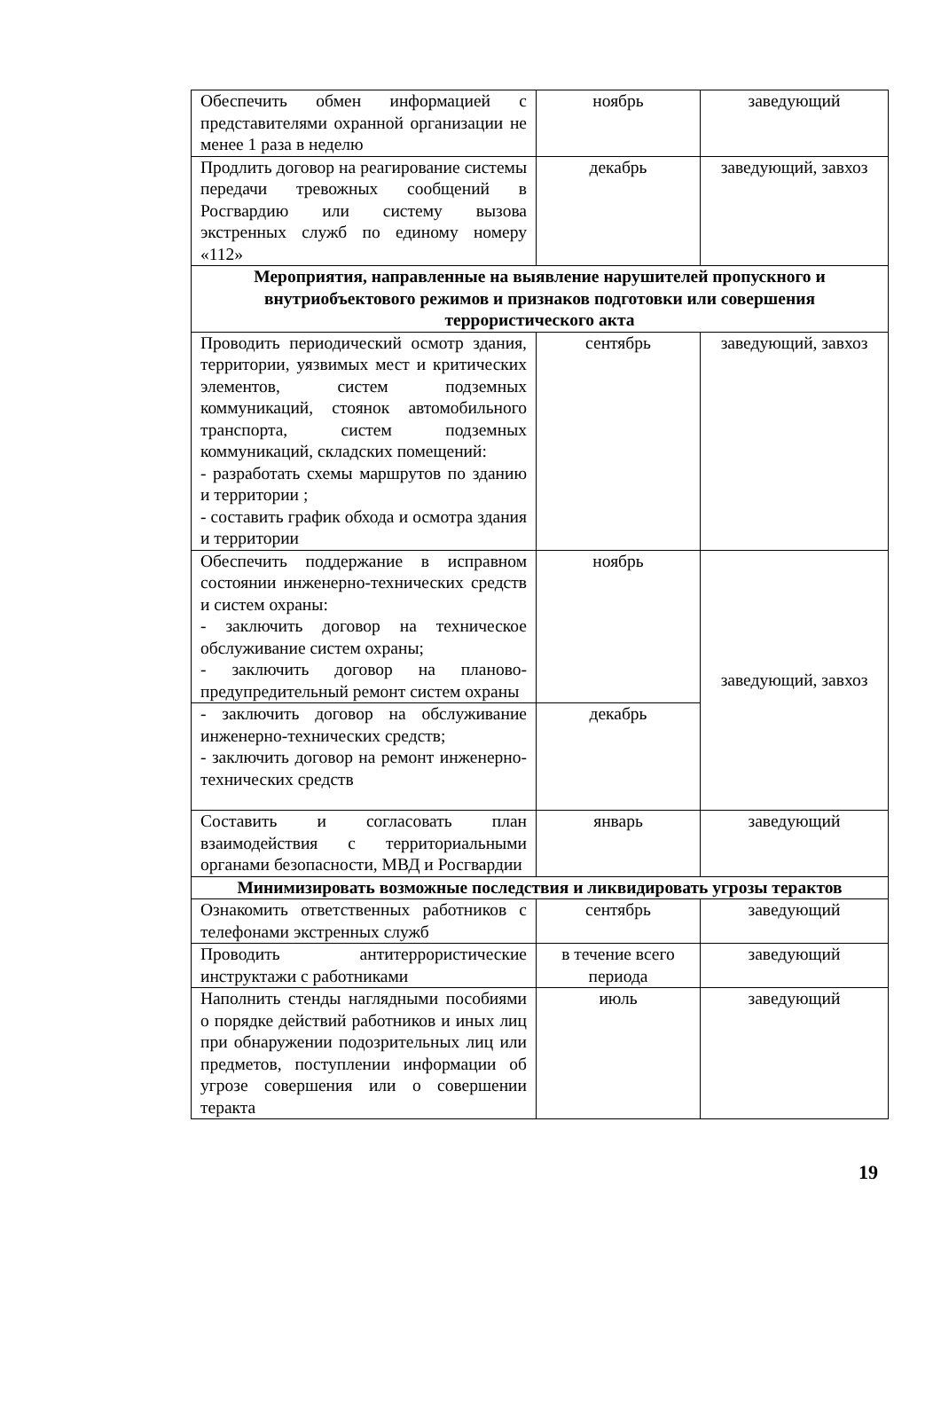| Обеспечить обмен информацией с представителями охранной организации не менее 1 раза в неделю | ноябрь | заведующий |
| Продлить договор на реагирование системы передачи тревожных сообщений в Росгвардию или систему вызова экстренных служб по единому номеру «112» | декабрь | заведующий, завхоз |
| Мероприятия, направленные на выявление нарушителей пропускного и внутриобъектового режимов и признаков подготовки или совершения террористического акта | | |
| Проводить периодический осмотр здания, территории, уязвимых мест и критических элементов, систем подземных коммуникаций, стоянок автомобильного транспорта, систем подземных коммуникаций, складских помещений: - разработать схемы маршрутов по зданию и территории ; - составить график обхода и осмотра здания и территории | сентябрь | заведующий, завхоз |
| Обеспечить поддержание в исправном состоянии инженерно-технических средств и систем охраны: - заключить договор на техническое обслуживание систем охраны; - заключить договор на планово-предупредительный ремонт систем охраны | ноябрь | заведующий, завхоз |
| - заключить договор на обслуживание инженерно-технических средств; - заключить договор на ремонт инженерно-технических средств | декабрь | |
| Составить и согласовать план взаимодействия с территориальными органами безопасности, МВД и Росгвардии | январь | заведующий |
| Минимизировать возможные последствия и ликвидировать угрозы терактов | | |
| Ознакомить ответственных работников с телефонами экстренных служб | сентябрь | заведующий |
| Проводить антитеррористические инструктажи с работниками | в течение всего периода | заведующий |
| Наполнить стенды наглядными пособиями о порядке действий работников и иных лиц при обнаружении подозрительных лиц или предметов, поступлении информации об угрозе совершения или о совершении теракта | июль | заведующий |
19